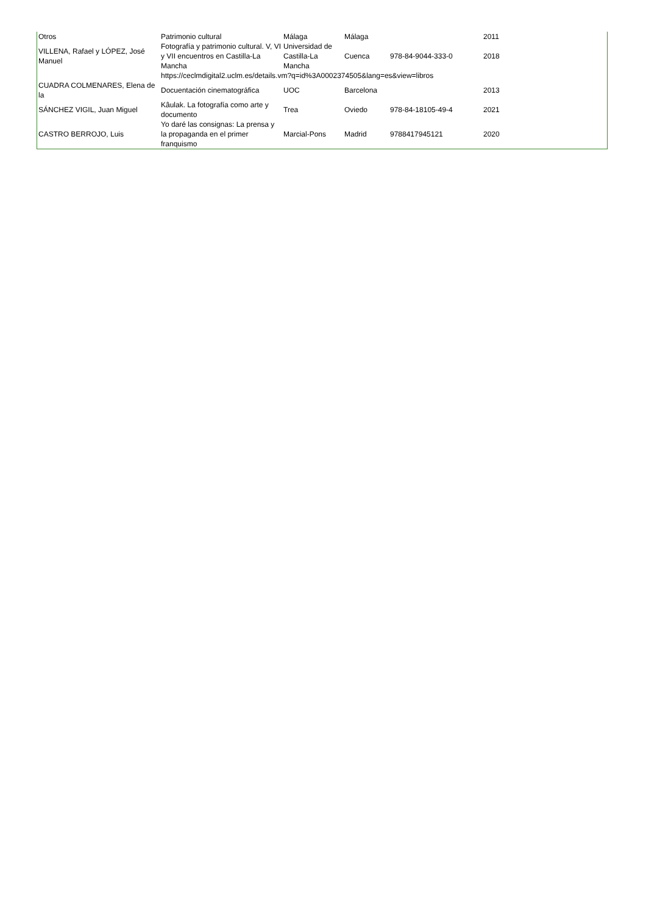| Otros | Patrimonio cultural | Málaga | Málaga | | 2011 |
| VILLENA, Rafael y LÓPEZ, José Manuel | Fotografía y patrimonio cultural. V, VI y VII encuentros en Castilla-La Mancha | Universidad de Castilla-La Mancha | Cuenca | 978-84-9044-333-0 | 2018 |
| | https://ceclmdigital2.uclm.es/details.vm?q=id%3A0002374505&lang=es&view=libros | | | | |
| CUADRA COLMENARES, Elena de la | Docuentación cinematográfica | UOC | Barcelona | | 2013 |
| SÁNCHEZ VIGIL, Juan Miguel | Kâulak. La fotografía como arte y documento | Trea | Oviedo | 978-84-18105-49-4 | 2021 |
| CASTRO BERROJO, Luis | Yo daré las consignas: La prensa y la propaganda en el primer franquismo | Marcial-Pons | Madrid | 9788417945121 | 2020 |